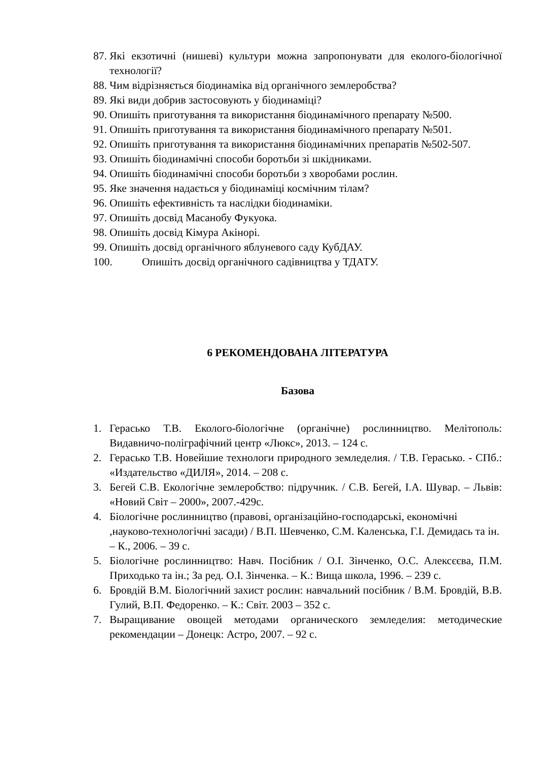87. Які екзотичні (нишеві) культури можна запропонувати для еколого-біологічної технології?
88. Чим відрізняється біодинаміка від органічного землеробства?
89. Які види добрив застосовують у біодинаміці?
90. Опишіть приготування та використання біодинамічного препарату №500.
91. Опишіть приготування та використання біодинамічного препарату №501.
92. Опишіть приготування та використання біодинамічних препаратів №502-507.
93. Опишіть біодинамічні способи боротьби зі шкідниками.
94. Опишіть біодинамічні способи боротьби з хворобами рослин.
95. Яке значення надається у біодинаміці космічним тілам?
96. Опишіть ефективність та наслідки біодинаміки.
97. Опишіть досвід Масанобу Фукуока.
98. Опишіть досвід Кімура Акінорі.
99. Опишіть досвід органічного яблуневого саду КубДАУ.
100. Опишіть досвід органічного садівництва у ТДАТУ.
6 РЕКОМЕНДОВАНА ЛІТЕРАТУРА
Базова
1. Герасько Т.В. Еколого-біологічне (органічне) рослинництво. Мелітополь: Видавничо-поліграфічний центр «Люкс», 2013. – 124 с.
2. Герасько Т.В. Новейшие технологи природного земледелия. / Т.В. Герасько. - СПб.: «Издательство «ДИЛЯ», 2014. – 208 с.
3. Бегей С.В. Екологічне землеробство: підручник. / С.В. Бегей, І.А. Шувар. – Львів: «Новий Світ – 2000», 2007.-429с.
4. Біологічне рослинництво (правові, організаційно-господарські, економічні ,науково-технологічні засади) / В.П. Шевченко, С.М. Каленська, Г.І. Демидась та ін. – К., 2006. – 39 с.
5. Біологічне рослинництво: Навч. Посібник / О.І. Зінченко, О.С. Алексєєва, П.М. Приходько та ін.; За ред. О.І. Зінченка. – К.: Вища школа, 1996. – 239 с.
6. Бровдій В.М. Біологічний захист рослин: навчальний посібник / В.М. Бровдій, В.В. Гулий, В.П. Федоренко. – К.: Світ. 2003 – 352 с.
7. Выращивание овощей методами органического земледелия: методические рекомендации – Донецк: Астро, 2007. – 92 с.